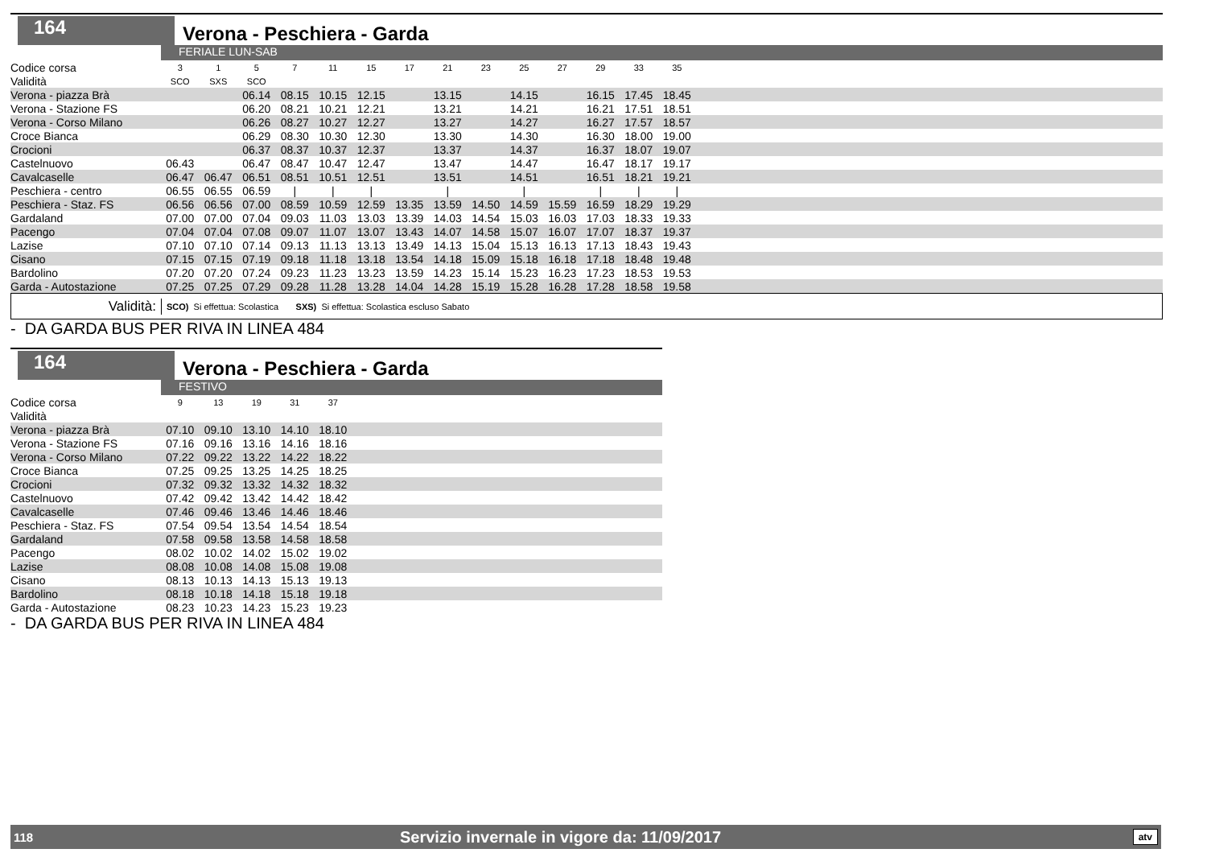164
Verona - Peschiera - Garda
FERIALE LUN-SAB
| Codice corsa | 3 | 1 | 5 | 7 | 11 | 15 | 17 | 21 | 23 | 25 | 27 | 29 | 33 | 35 | |
| Validità | SCO | SXS | SCO | | | | | | | | | | | | |
| Verona - piazza Brà | | | 06.14 | 08.15 | 10.15 | 12.15 | | 13.15 | | 14.15 | | 16.15 | 17.45 | 18.45 | |
| Verona - Stazione FS | | | 06.20 | 08.21 | 10.21 | 12.21 | | 13.21 | | 14.21 | | 16.21 | 17.51 | 18.51 | |
| Verona - Corso Milano | | | 06.26 | 08.27 | 10.27 | 12.27 | | 13.27 | | 14.27 | | 16.27 | 17.57 | 18.57 | |
| Croce Bianca | | | 06.29 | 08.30 | 10.30 | 12.30 | | 13.30 | | 14.30 | | 16.30 | 18.00 | 19.00 | |
| Crocioni | | | 06.37 | 08.37 | 10.37 | 12.37 | | 13.37 | | 14.37 | | 16.37 | 18.07 | 19.07 | |
| Castelnuovo | 06.43 | | 06.47 | 08.47 | 10.47 | 12.47 | | 13.47 | | 14.47 | | 16.47 | 18.17 | 19.17 | |
| Cavalcaselle | 06.47 | 06.47 | 06.51 | 08.51 | 10.51 | 12.51 | | 13.51 | | 14.51 | | 16.51 | 18.21 | 19.21 | |
| Peschiera - centro | 06.55 | 06.55 | 06.59 | / | / | / | | / | | / | | / | / | / | |
| Peschiera - Staz. FS | 06.56 | 06.56 | 07.00 | 08.59 | 10.59 | 12.59 | 13.35 | 13.59 | 14.50 | 14.59 | 15.59 | 16.59 | 18.29 | 19.29 | |
| Gardaland | 07.00 | 07.00 | 07.04 | 09.03 | 11.03 | 13.03 | 13.39 | 14.03 | 14.54 | 15.03 | 16.03 | 17.03 | 18.33 | 19.33 | |
| Pacengo | 07.04 | 07.04 | 07.08 | 09.07 | 11.07 | 13.07 | 13.43 | 14.07 | 14.58 | 15.07 | 16.07 | 17.07 | 18.37 | 19.37 | |
| Lazise | 07.10 | 07.10 | 07.14 | 09.13 | 11.13 | 13.13 | 13.49 | 14.13 | 15.04 | 15.13 | 16.13 | 17.13 | 18.43 | 19.43 | |
| Cisano | 07.15 | 07.15 | 07.19 | 09.18 | 11.18 | 13.18 | 13.54 | 14.18 | 15.09 | 15.18 | 16.18 | 17.18 | 18.48 | 19.48 | |
| Bardolino | 07.20 | 07.20 | 07.24 | 09.23 | 11.23 | 13.23 | 13.59 | 14.23 | 15.14 | 15.23 | 16.23 | 17.23 | 18.53 | 19.53 | |
| Garda - Autostazione | 07.25 | 07.25 | 07.29 | 09.28 | 11.28 | 13.28 | 14.04 | 14.28 | 15.19 | 15.28 | 16.28 | 17.28 | 18.58 | 19.58 | |
Validità: SCO) Si effettua: Scolastica SXS) Si effettua: Scolastica escluso Sabato
- DA GARDA BUS PER RIVA IN LINEA 484
164
Verona - Peschiera - Garda
FESTIVO
| Codice corsa | 9 | 13 | 19 | 31 | 37 | |
| Validità | | | | | | |
| Verona - piazza Brà | 07.10 | 09.10 | 13.10 | 14.10 | 18.10 | |
| Verona - Stazione FS | 07.16 | 09.16 | 13.16 | 14.16 | 18.16 | |
| Verona - Corso Milano | 07.22 | 09.22 | 13.22 | 14.22 | 18.22 | |
| Croce Bianca | 07.25 | 09.25 | 13.25 | 14.25 | 18.25 | |
| Crocioni | 07.32 | 09.32 | 13.32 | 14.32 | 18.32 | |
| Castelnuovo | 07.42 | 09.42 | 13.42 | 14.42 | 18.42 | |
| Cavalcaselle | 07.46 | 09.46 | 13.46 | 14.46 | 18.46 | |
| Peschiera - Staz. FS | 07.54 | 09.54 | 13.54 | 14.54 | 18.54 | |
| Gardaland | 07.58 | 09.58 | 13.58 | 14.58 | 18.58 | |
| Pacengo | 08.02 | 10.02 | 14.02 | 15.02 | 19.02 | |
| Lazise | 08.08 | 10.08 | 14.08 | 15.08 | 19.08 | |
| Cisano | 08.13 | 10.13 | 14.13 | 15.13 | 19.13 | |
| Bardolino | 08.18 | 10.18 | 14.18 | 15.18 | 19.18 | |
| Garda - Autostazione | 08.23 | 10.23 | 14.23 | 15.23 | 19.23 | |
- DA GARDA BUS PER RIVA IN LINEA 484
118 Servizio invernale in vigore da: 11/09/2017 atv